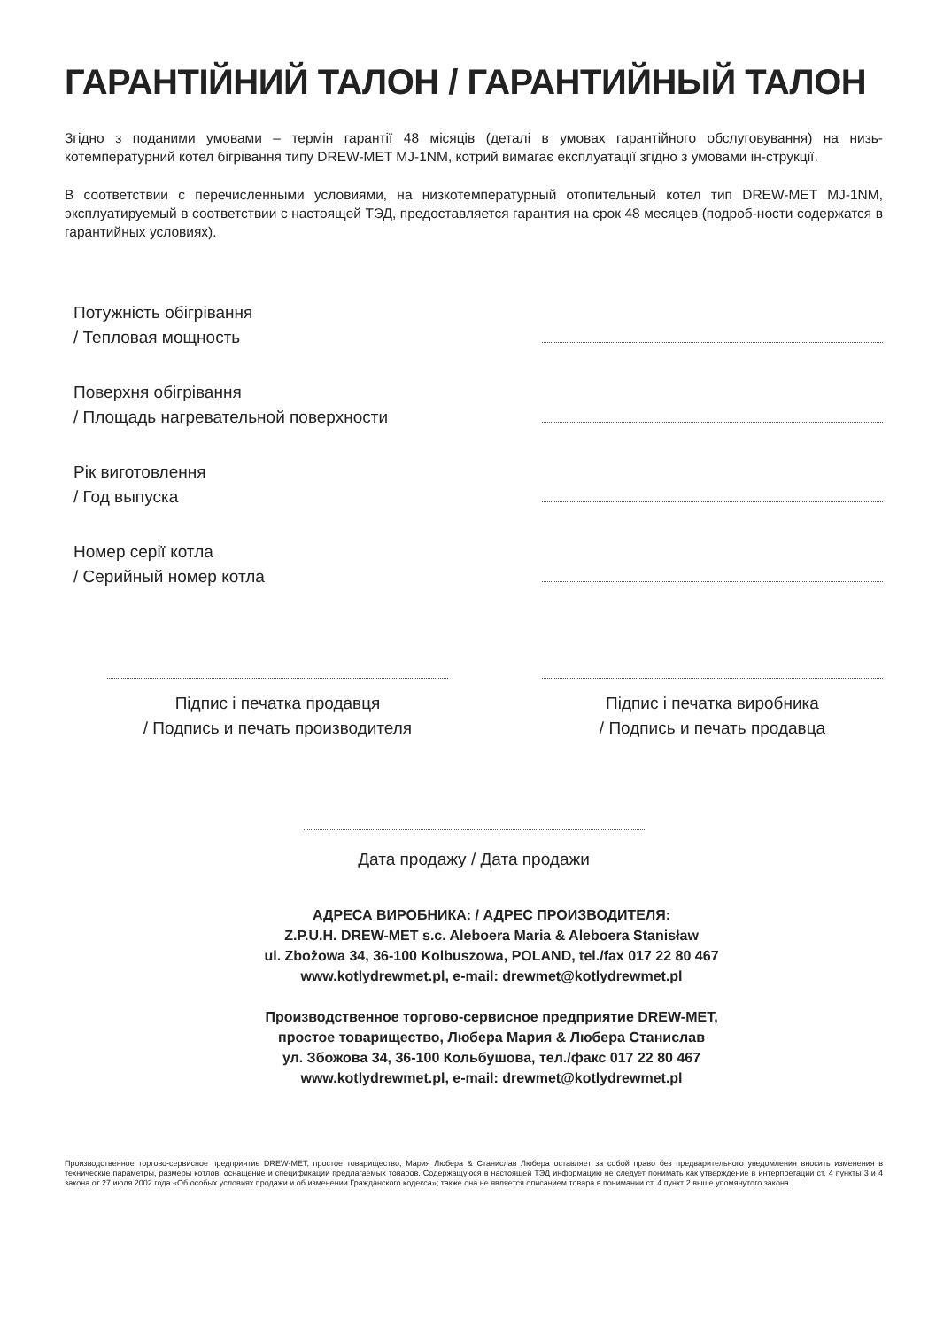ГАРАНТІЙНИЙ ТАЛОН / ГАРАНТИЙНЫЙ ТАЛОН
Згідно з поданими умовами – термін гарантії 48 місяців (деталі в умовах гарантійного обслуговування) на низь-котемпературний котел бігрівання типу DREW-MET MJ-1NM, котрий вимагає експлуатації згідно з умовами ін-струкції.
В соответствии с перечисленными условиями, на низкотемпературный отопительный котел тип DREW-MET MJ-1NM, эксплуатируемый в соответствии с настоящей ТЭД, предоставляется гарантия на срок 48 месяцев (подроб-ности содержатся в гарантийных условиях).
Потужність обігрівання
/ Тепловая мощность
Поверхня обігрівання
/ Площадь нагревательной поверхности
Рік виготовлення
/ Год выпуска
Номер серії котла
/ Серийный номер котла
Підпис і печатка продавця
/ Подпись и печать производителя
Підпис і печатка виробника
/ Подпись и печать продавца
Дата продажу / Дата продажи
АДРЕСА ВИРОБНИКА: / АДРЕС ПРОИЗВОДИТЕЛЯ:
Z.P.U.H. DREW-MET s.c. Aleboera Maria & Aleboera Stanisław
ul. Zbożowa 34, 36-100 Kolbuszowa, POLAND, tel./fax 017 22 80 467
www.kotlydrewmet.pl, e-mail: drewmet@kotlydrewmet.pl
Производственное торгово-сервисное предприятие DREW-MET,
простое товарищество, Любера Мария & Любера Станислав
ул. Збожова 34, 36-100 Кольбушова, тел./факс 017 22 80 467
www.kotlydrewmet.pl, e-mail: drewmet@kotlydrewmet.pl
Производственное торгово-сервисное предприятие DREW-MET, простое товарищество, Мария Любера & Станислав Любера оставляет за собой право без предварительного уведомления вносить изменения в технические параметры, размеры котлов, оснащение и спецификации предлагаемых товаров. Содержащуюся в настоящей ТЭД информацию не следует понимать как утверждение в интерпретации ст. 4 пункты 3 и 4 закона от 27 июля 2002 года «Об особых условиях продажи и об изменении Гражданского кодекса»; также она не является описанием товара в понимании ст. 4 пункт 2 выше упомянутого закона.